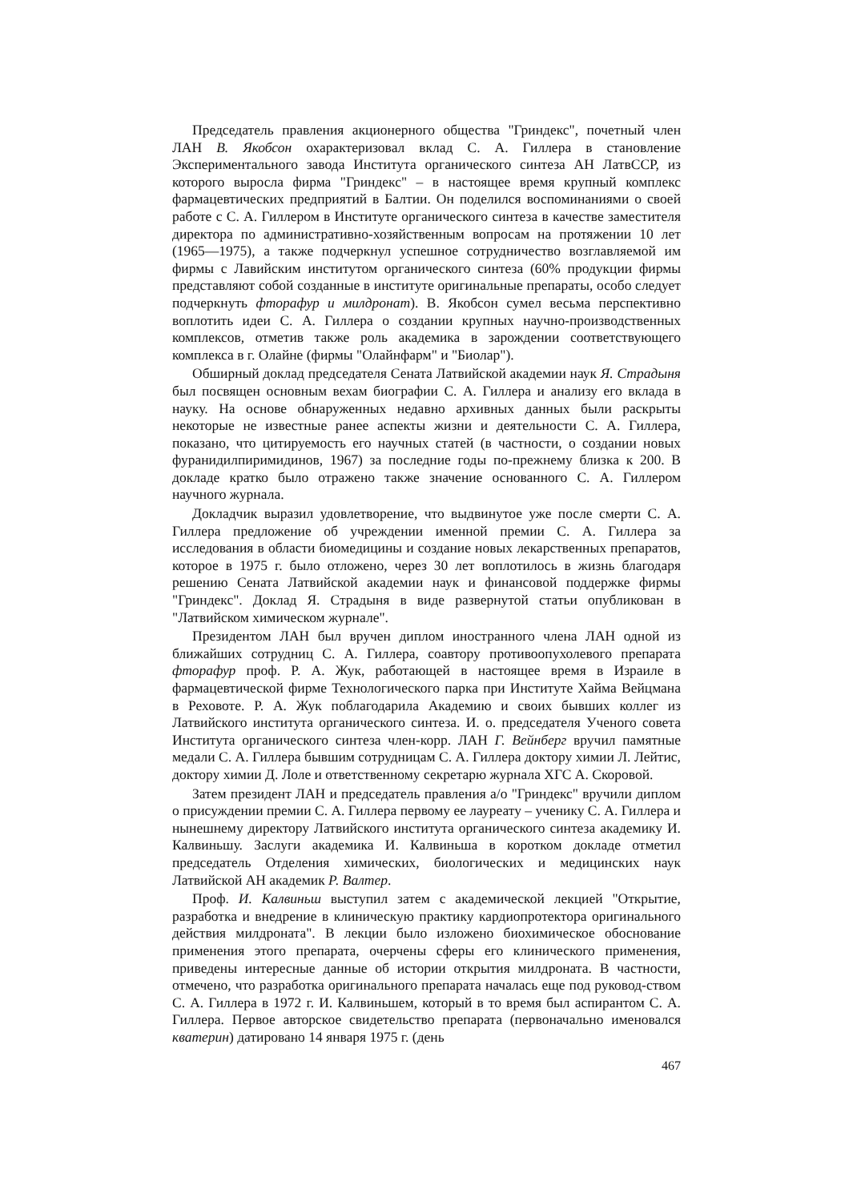Председатель правления акционерного общества "Гриндекс", почетный член ЛАН В. Якобсон охарактеризовал вклад С. А. Гиллера в становление Экспериментального завода Института органического синтеза АН ЛатвССР, из которого выросла фирма "Гриндекс" – в настоящее время крупный комплекс фармацевтических предприятий в Балтии. Он поделился воспоминаниями о своей работе с С. А. Гиллером в Институте органического синтеза в качестве заместителя директора по административно-хозяйственным вопросам на протяжении 10 лет (1965—1975), а также подчеркнул успешное сотрудничество возглавляемой им фирмы с Лавийским институтом органического синтеза (60% продукции фирмы представляют собой созданные в институте оригинальные препараты, особо следует подчеркнуть фторафур и милдронат). В. Якобсон сумел весьма перспективно воплотить идеи С. А. Гиллера о создании крупных научно-производственных комплексов, отметив также роль академика в зарождении соответствующего комплекса в г. Олайне (фирмы "Олайнфарм" и "Биолар").
Обширный доклад председателя Сената Латвийской академии наук Я. Страдыня был посвящен основным вехам биографии С. А. Гиллера и анализу его вклада в науку. На основе обнаруженных недавно архивных данных были раскрыты некоторые не известные ранее аспекты жизни и деятельности С. А. Гиллера, показано, что цитируемость его научных статей (в частности, о создании новых фуранидилпиримидинов, 1967) за последние годы по-прежнему близка к 200. В докладе кратко было отражено также значение основанного С. А. Гиллером научного журнала.
Докладчик выразил удовлетворение, что выдвинутое уже после смерти С. А. Гиллера предложение об учреждении именной премии С. А. Гиллера за исследования в области биомедицины и создание новых лекарственных препаратов, которое в 1975 г. было отложено, через 30 лет воплотилось в жизнь благодаря решению Сената Латвийской академии наук и финансовой поддержке фирмы "Гриндекс". Доклад Я. Страдыня в виде развернутой статьи опубликован в "Латвийском химическом журнале".
Президентом ЛАН был вручен диплом иностранного члена ЛАН одной из ближайших сотрудниц С. А. Гиллера, соавтору противоопухолевого препарата фторафур проф. Р. А. Жук, работающей в настоящее время в Израиле в фармацевтической фирме Технологического парка при Институте Хайма Вейцмана в Реховоте. Р. А. Жук поблагодарила Академию и своих бывших коллег из Латвийского института органического синтеза. И. о. председателя Ученого совета Института органического синтеза член-корр. ЛАН Г. Вейнберг вручил памятные медали С. А. Гиллера бывшим сотрудницам С. А. Гиллера доктору химии Л. Лейтис, доктору химии Д. Лоле и ответственному секретарю журнала ХГС А. Скоровой.
Затем президент ЛАН и председатель правления а/о "Гриндекс" вручили диплом о присуждении премии С. А. Гиллера первому ее лауреату – ученику С. А. Гиллера и нынешнему директору Латвийского института органического синтеза академику И. Калвиньшу. Заслуги академика И. Калвиньша в коротком докладе отметил председатель Отделения химических, биологических и медицинских наук Латвийской АН академик Р. Валтер.
Проф. И. Калвиньш выступил затем с академической лекцией "Открытие, разработка и внедрение в клиническую практику кардиопротектора оригинального действия милдроната". В лекции было изложено биохимическое обоснование применения этого препарата, очерчены сферы его клинического применения, приведены интересные данные об истории открытия милдроната. В частности, отмечено, что разработка оригинального препарата началась еще под руковод-ством С. А. Гиллера в 1972 г. И. Калвиньшем, который в то время был аспирантом С. А. Гиллера. Первое авторское свидетельство препарата (первоначально именовался кватерин) датировано 14 января 1975 г. (день
467